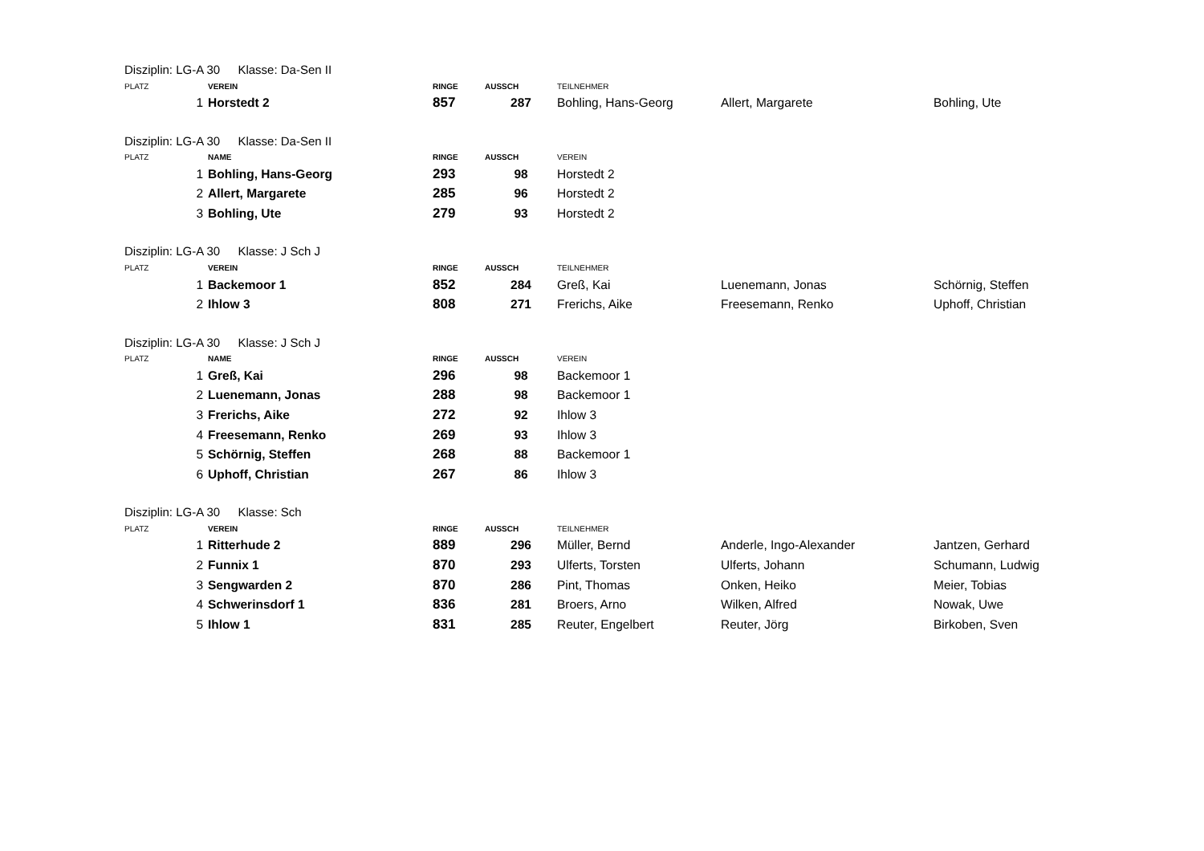Disziplin: LG-A 30 Klasse: Da-Sen II
| PLATZ | VEREIN | RINGE | AUSSCH | TEILNEHMER | | |
| --- | --- | --- | --- | --- | --- | --- |
| 1 | Horstedt 2 | 857 | 287 | Bohling, Hans-Georg | Allert, Margarete | Bohling, Ute |
Disziplin: LG-A 30 Klasse: Da-Sen II
| PLATZ | NAME | RINGE | AUSSCH | VEREIN | | |
| --- | --- | --- | --- | --- | --- | --- |
| 1 | Bohling, Hans-Georg | 293 | 98 | Horstedt 2 | | |
| 2 | Allert, Margarete | 285 | 96 | Horstedt 2 | | |
| 3 | Bohling, Ute | 279 | 93 | Horstedt 2 | | |
Disziplin: LG-A 30 Klasse: J Sch J
| PLATZ | VEREIN | RINGE | AUSSCH | TEILNEHMER | | |
| --- | --- | --- | --- | --- | --- | --- |
| 1 | Backemoor 1 | 852 | 284 | Greß, Kai | Luenemann, Jonas | Schörnig, Steffen |
| 2 | Ihlow 3 | 808 | 271 | Frerichs, Aike | Freesemann, Renko | Uphoff, Christian |
Disziplin: LG-A 30 Klasse: J Sch J
| PLATZ | NAME | RINGE | AUSSCH | VEREIN | | |
| --- | --- | --- | --- | --- | --- | --- |
| 1 | Greß, Kai | 296 | 98 | Backemoor 1 | | |
| 2 | Luenemann, Jonas | 288 | 98 | Backemoor 1 | | |
| 3 | Frerichs, Aike | 272 | 92 | Ihlow 3 | | |
| 4 | Freesemann, Renko | 269 | 93 | Ihlow 3 | | |
| 5 | Schörnig, Steffen | 268 | 88 | Backemoor 1 | | |
| 6 | Uphoff, Christian | 267 | 86 | Ihlow 3 | | |
Disziplin: LG-A 30 Klasse: Sch
| PLATZ | VEREIN | RINGE | AUSSCH | TEILNEHMER | | |
| --- | --- | --- | --- | --- | --- | --- |
| 1 | Ritterhude 2 | 889 | 296 | Müller, Bernd | Anderle, Ingo-Alexander | Jantzen, Gerhard |
| 2 | Funnix 1 | 870 | 293 | Ulferts, Torsten | Ulferts, Johann | Schumann, Ludwig |
| 3 | Sengwarden 2 | 870 | 286 | Pint, Thomas | Onken, Heiko | Meier, Tobias |
| 4 | Schwerinsdorf 1 | 836 | 281 | Broers, Arno | Wilken, Alfred | Nowak, Uwe |
| 5 | Ihlow 1 | 831 | 285 | Reuter, Engelbert | Reuter, Jörg | Birkoben, Sven |